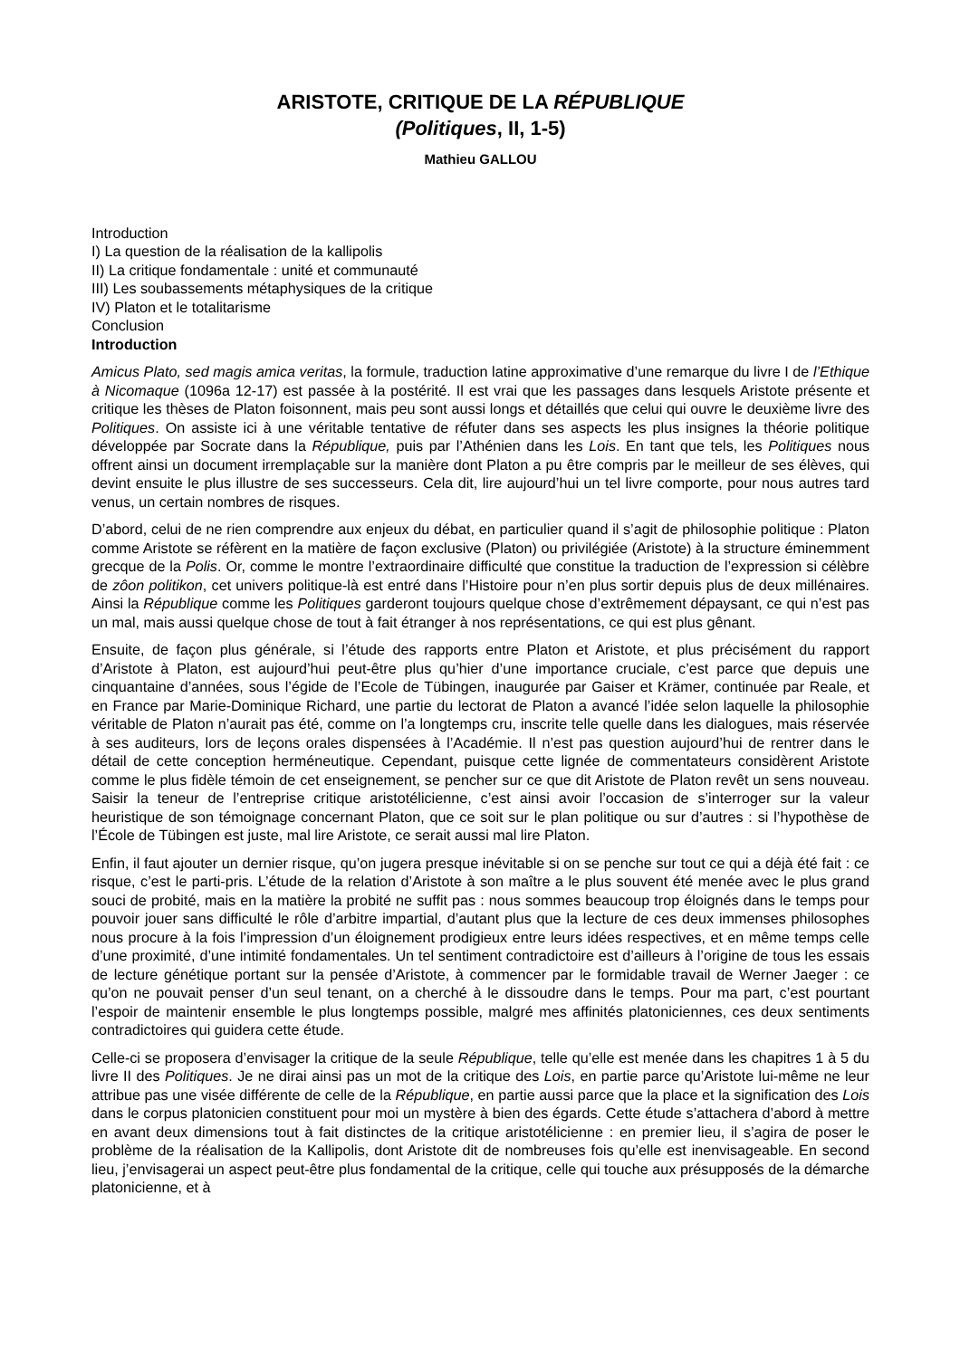ARISTOTE, CRITIQUE DE LA RÉPUBLIQUE
(Politiques, II, 1-5)
Mathieu GALLOU
Introduction
I) La question de la réalisation de la kallipolis
II) La critique fondamentale : unité et communauté
III) Les soubassements métaphysiques de la critique
IV) Platon et le totalitarisme
Conclusion
Introduction
Amicus Plato, sed magis amica veritas, la formule, traduction latine approximative d’une remarque du livre I de l’Ethique à Nicomaque (1096a 12-17) est passée à la postérité. Il est vrai que les passages dans lesquels Aristote présente et critique les thèses de Platon foisonnent, mais peu sont aussi longs et détaillés que celui qui ouvre le deuxième livre des Politiques. On assiste ici à une véritable tentative de réfuter dans ses aspects les plus insignes la théorie politique développée par Socrate dans la République, puis par l’Athénien dans les Lois. En tant que tels, les Politiques nous offrent ainsi un document irremplaçable sur la manière dont Platon a pu être compris par le meilleur de ses élèves, qui devint ensuite le plus illustre de ses successeurs. Cela dit, lire aujourd’hui un tel livre comporte, pour nous autres tard venus, un certain nombres de risques.
D’abord, celui de ne rien comprendre aux enjeux du débat, en particulier quand il s’agit de philosophie politique : Platon comme Aristote se réfèrent en la matière de façon exclusive (Platon) ou privilégiée (Aristote) à la structure éminemment grecque de la Polis. Or, comme le montre l’extraordinaire difficulté que constitue la traduction de l’expression si célèbre de zôon politikon, cet univers politique-là est entré dans l’Histoire pour n’en plus sortir depuis plus de deux millénaires. Ainsi la République comme les Politiques garderont toujours quelque chose d’extrêmement dépaysant, ce qui n’est pas un mal, mais aussi quelque chose de tout à fait étranger à nos représentations, ce qui est plus gênant.
Ensuite, de façon plus générale, si l’étude des rapports entre Platon et Aristote, et plus précisément du rapport d’Aristote à Platon, est aujourd’hui peut-être plus qu’hier d’une importance cruciale, c’est parce que depuis une cinquantaine d’années, sous l’égide de l’Ecole de Tübingen, inaugurée par Gaiser et Krämer, continuée par Reale, et en France par Marie-Dominique Richard, une partie du lectorat de Platon a avancé l’idée selon laquelle la philosophie véritable de Platon n’aurait pas été, comme on l’a longtemps cru, inscrite telle quelle dans les dialogues, mais réservée à ses auditeurs, lors de leçons orales dispensées à l’Académie. Il n’est pas question aujourd’hui de rentrer dans le détail de cette conception herméneutique. Cependant, puisque cette lignée de commentateurs considèrent Aristote comme le plus fidèle témoin de cet enseignement, se pencher sur ce que dit Aristote de Platon revêt un sens nouveau. Saisir la teneur de l’entreprise critique aristotélicienne, c’est ainsi avoir l’occasion de s’interroger sur la valeur heuristique de son témoignage concernant Platon, que ce soit sur le plan politique ou sur d’autres : si l’hypothèse de l’École de Tübingen est juste, mal lire Aristote, ce serait aussi mal lire Platon.
Enfin, il faut ajouter un dernier risque, qu’on jugera presque inévitable si on se penche sur tout ce qui a déjà été fait : ce risque, c’est le parti-pris. L’étude de la relation d’Aristote à son maître a le plus souvent été menée avec le plus grand souci de probité, mais en la matière la probité ne suffit pas : nous sommes beaucoup trop éloignés dans le temps pour pouvoir jouer sans difficulté le rôle d’arbitre impartial, d’autant plus que la lecture de ces deux immenses philosophes nous procure à la fois l’impression d’un éloignement prodigieux entre leurs idées respectives, et en même temps celle d’une proximité, d’une intimité fondamentales. Un tel sentiment contradictoire est d’ailleurs à l’origine de tous les essais de lecture génétique portant sur la pensée d’Aristote, à commencer par le formidable travail de Werner Jaeger : ce qu’on ne pouvait penser d’un seul tenant, on a cherché à le dissoudre dans le temps. Pour ma part, c’est pourtant l’espoir de maintenir ensemble le plus longtemps possible, malgré mes affinités platoniciennes, ces deux sentiments contradictoires qui guidera cette étude.
Celle-ci se proposera d’envisager la critique de la seule République, telle qu’elle est menée dans les chapitres 1 à 5 du livre II des Politiques. Je ne dirai ainsi pas un mot de la critique des Lois, en partie parce qu’Aristote lui-même ne leur attribue pas une visée différente de celle de la République, en partie aussi parce que la place et la signification des Lois dans le corpus platonicien constituent pour moi un mystère à bien des égards. Cette étude s’attachera d’abord à mettre en avant deux dimensions tout à fait distinctes de la critique aristotélicienne : en premier lieu, il s’agira de poser le problème de la réalisation de la Kallipolis, dont Aristote dit de nombreuses fois qu’elle est inenvisageable. En second lieu, j’envisagerai un aspect peut-être plus fondamental de la critique, celle qui touche aux présupposés de la démarche platonicienne, et à